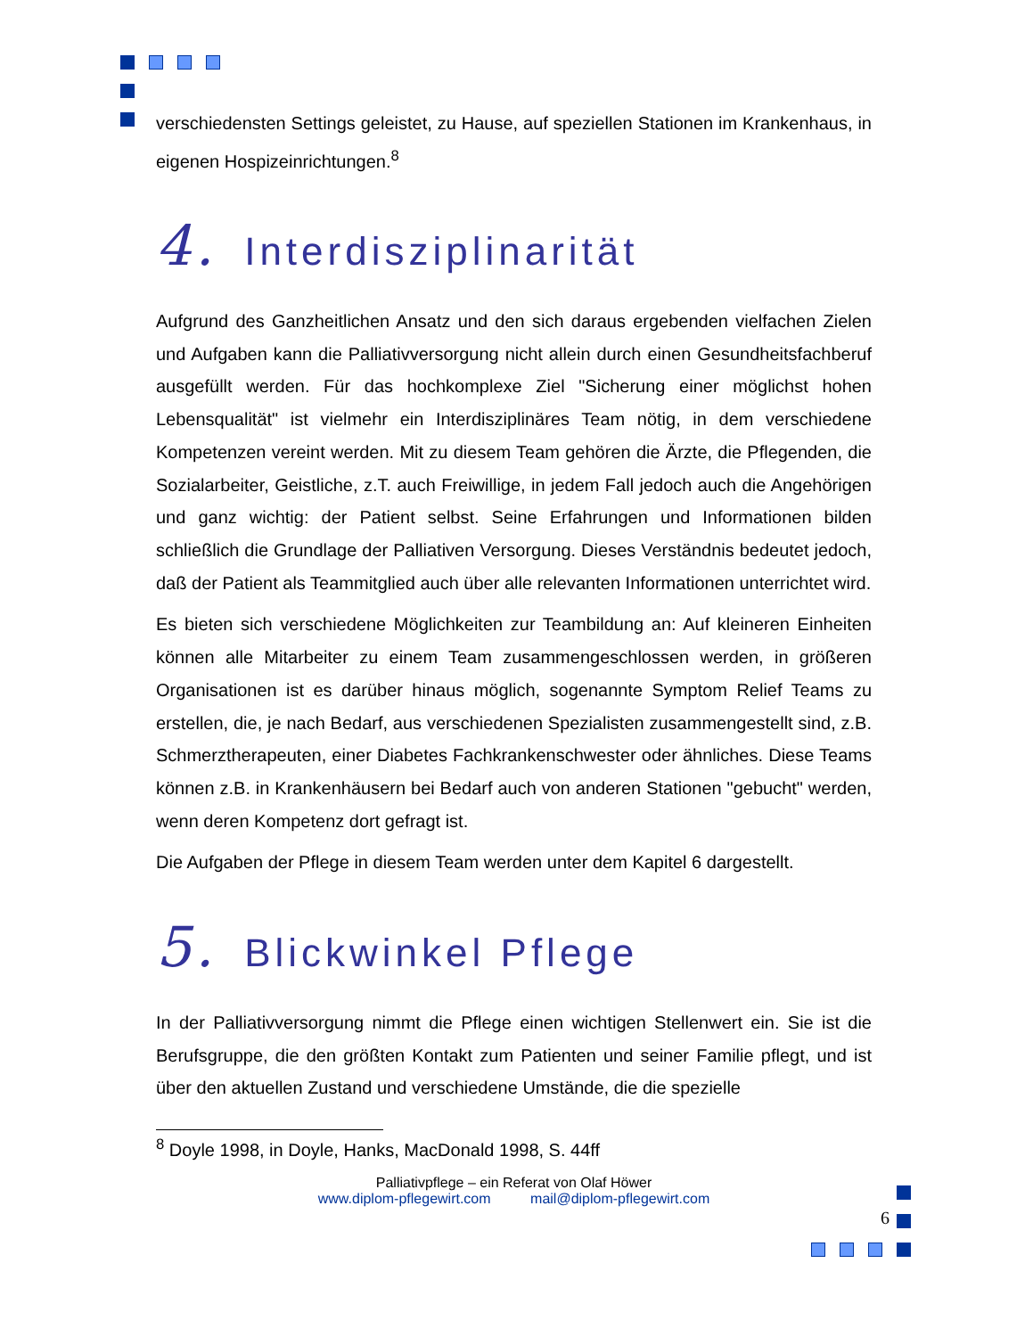verschiedensten Settings geleistet, zu Hause, auf speziellen Stationen im Krankenhaus, in eigenen Hospizeinrichtungen.<sup>8</sup>
4. Interdisziplinarität
Aufgrund des Ganzheitlichen Ansatz und den sich daraus ergebenden vielfachen Zielen und Aufgaben kann die Palliativversorgung nicht allein durch einen Gesundheitsfachberuf ausgefüllt werden. Für das hochkomplexe Ziel "Sicherung einer möglichst hohen Lebensqualität" ist vielmehr ein Interdisziplinäres Team nötig, in dem verschiedene Kompetenzen vereint werden. Mit zu diesem Team gehören die Ärzte, die Pflegenden, die Sozialarbeiter, Geistliche, z.T. auch Freiwillige, in jedem Fall jedoch auch die Angehörigen und ganz wichtig: der Patient selbst. Seine Erfahrungen und Informationen bilden schließlich die Grundlage der Palliativen Versorgung. Dieses Verständnis bedeutet jedoch, daß der Patient als Teammitglied auch über alle relevanten Informationen unterrichtet wird.
Es bieten sich verschiedene Möglichkeiten zur Teambildung an: Auf kleineren Einheiten können alle Mitarbeiter zu einem Team zusammengeschlossen werden, in größeren Organisationen ist es darüber hinaus möglich, sogenannte Symptom Relief Teams zu erstellen, die, je nach Bedarf, aus verschiedenen Spezialisten zusammengestellt sind, z.B. Schmerztherapeuten, einer Diabetes Fachkrankenschwester oder ähnliches. Diese Teams können z.B. in Krankenhäusern bei Bedarf auch von anderen Stationen "gebucht" werden, wenn deren Kompetenz dort gefragt ist.
Die Aufgaben der Pflege in diesem Team werden unter dem Kapitel 6 dargestellt.
5. Blickwinkel Pflege
In der Palliativversorgung nimmt die Pflege einen wichtigen Stellenwert ein. Sie ist die Berufsgruppe, die den größten Kontakt zum Patienten und seiner Familie pflegt, und ist über den aktuellen Zustand und verschiedene Umstände, die die spezielle
<sup>8</sup> Doyle 1998, in Doyle, Hanks, MacDonald 1998, S. 44ff
Palliativpflege – ein Referat von Olaf Höwer
www.diplom-pflegewirt.com mail@diplom-pflegewirt.com
6